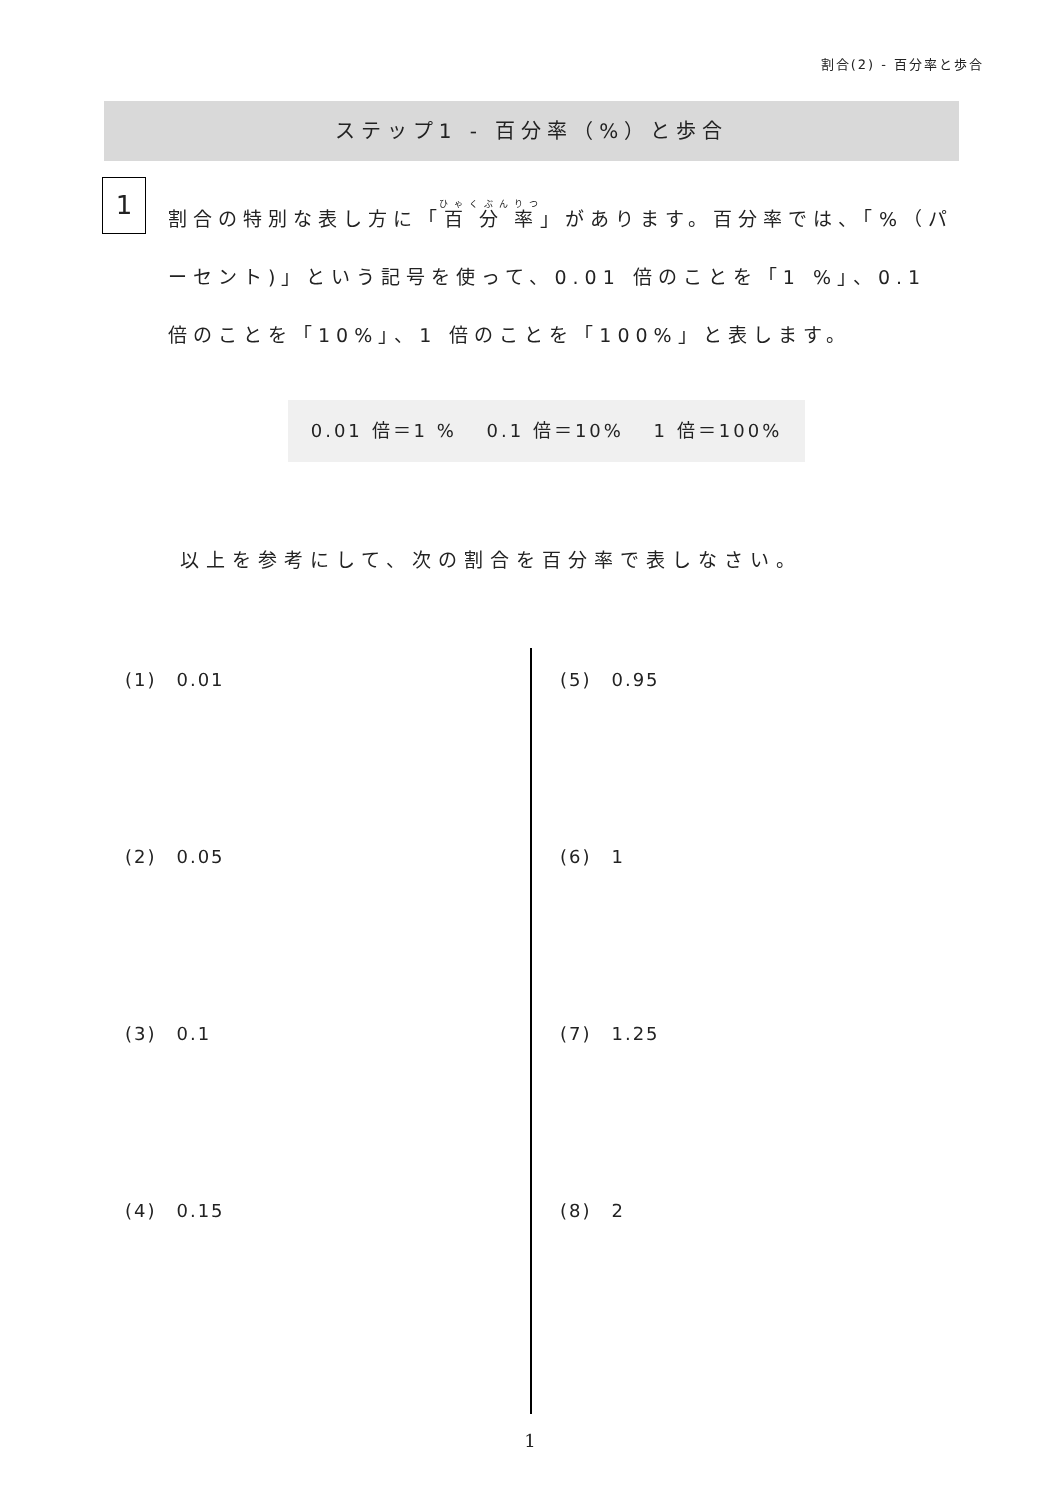割合(2) - 百分率と歩合
ステップ1 - 百分率（%）と歩合
1
割合の特別な表し方に「百分率」があります。百分率では、「%（パーセント)」という記号を使って、0.01 倍のことを「1 %」、0.1 倍のことを「10%」、1 倍のことを「100%」と表します。
0.01 倍＝1 %　 0.1 倍＝10%　 1 倍＝100%
以上を参考にして、次の割合を百分率で表しなさい。
(1)　0.01
(2)　0.05
(3)　0.1
(4)　0.15
(5)　0.95
(6)　1
(7)　1.25
(8)　2
1